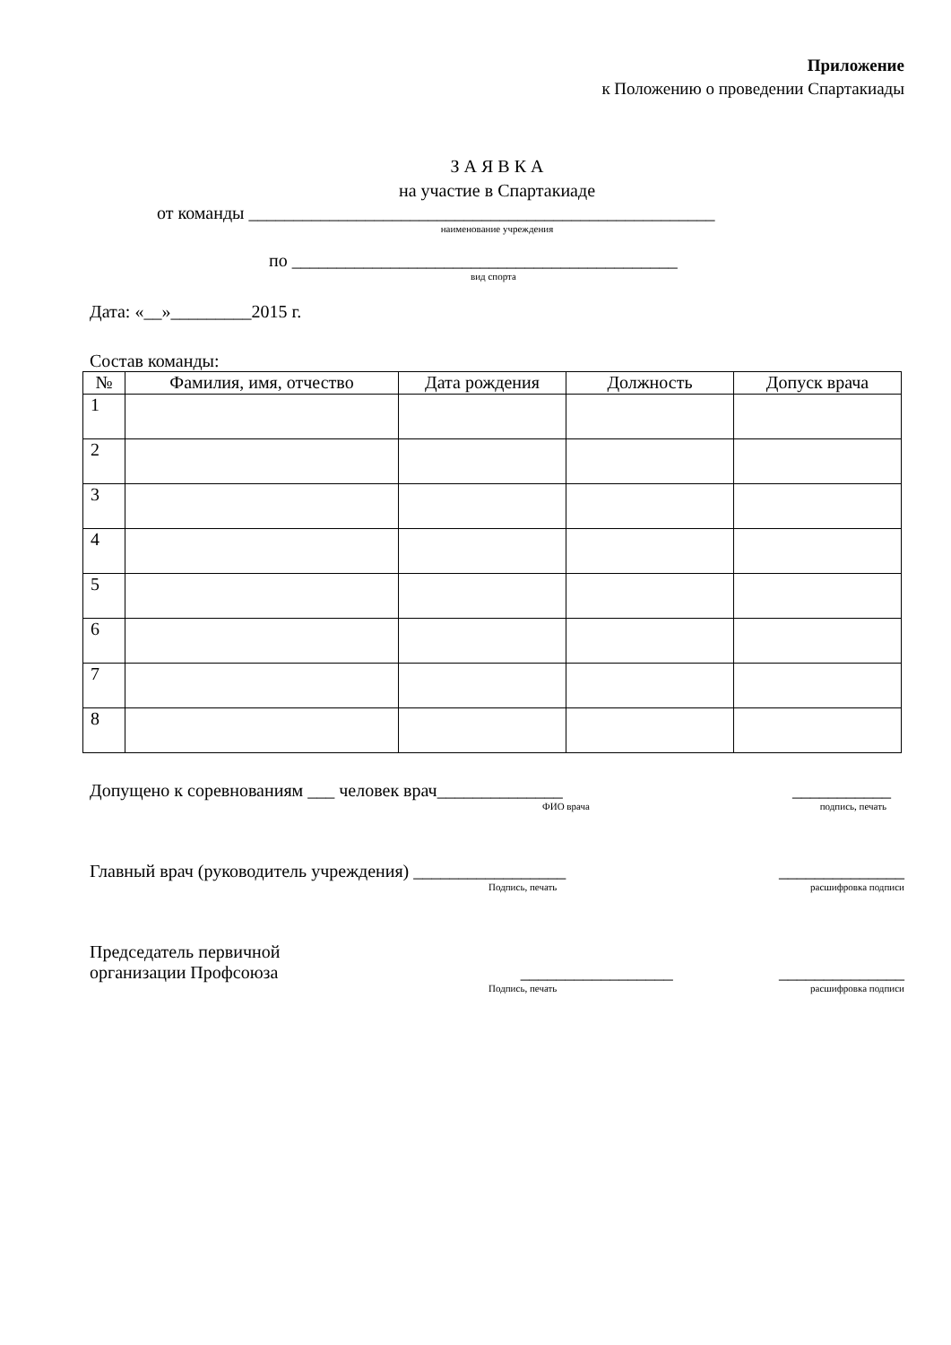Приложение
к Положению о проведении Спартакиады
З А Я В К А
на участие в Спартакиаде
от команды ____________________________________________________
наименование учреждения
по ___________________________________________
вид спорта
Дата: «__»_________2015 г.
Состав команды:
| № | Фамилия, имя, отчество | Дата рождения | Должность | Допуск врача |
| --- | --- | --- | --- | --- |
| 1 | | | | |
| 2 | | | | |
| 3 | | | | |
| 4 | | | | |
| 5 | | | | |
| 6 | | | | |
| 7 | | | | |
| 8 | | | | |
Допущено к соревнованиям ___ человек врач______________ ___________
ФИО врача подпись, печать
Главный врач (руководитель учреждения) _________________ ______________
Подпись, печать расшифровка подписи
Председатель первичной
организации Профсоюза _________________ ______________
Подпись, печать расшифровка подписи